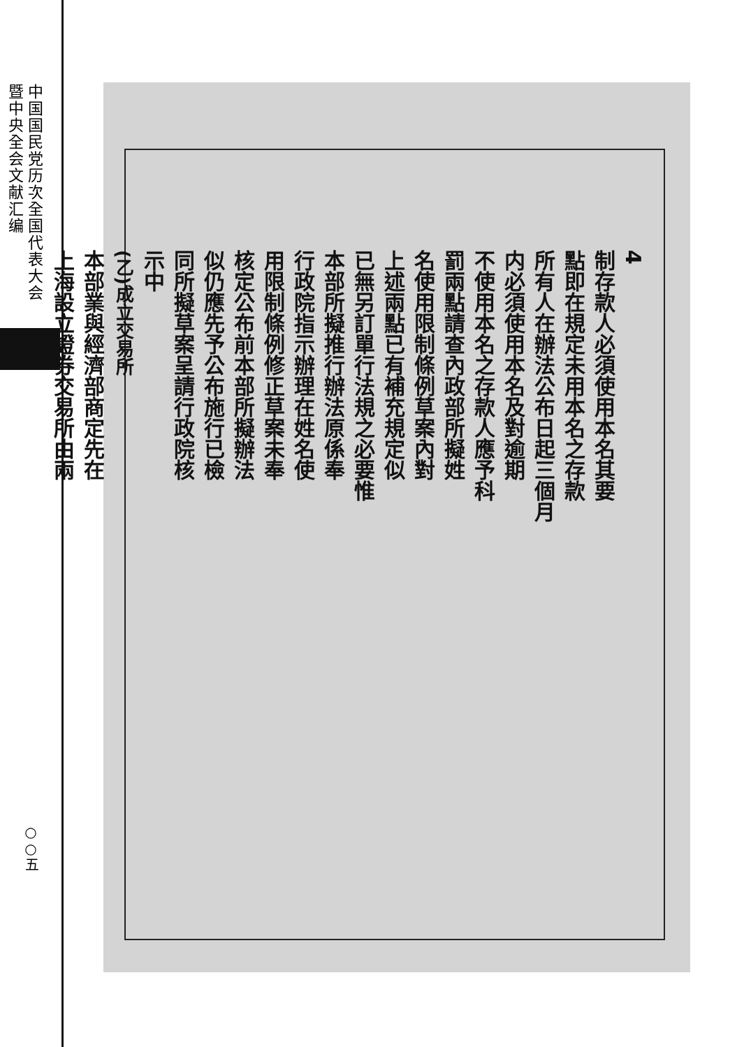中国国民党历次全国代表大会暨中央全会文献汇编
○○五
4
制存款人必須使用本名其要
點即在規定未用本名之存款
所有人在辦法公布日起三個月
内必須使用本名及對逾期
不使用本名之存款人應予科
罰兩點請查內政部所擬姓
名使用限制條例草案內對
上述兩點已有補充規定似
已無另訂單行法規之必要惟
本部所擬推行辦法原係奉
行政院指示辦理在姓名使
用限制條例修正草案未奉
核定公布前本部所擬辦法
似仍應先予公布施行已檢
同所擬草案呈請行政院核
示中
(乙)成立交易所
本部業與經濟部商定先在
上海設立證券交易所由兩